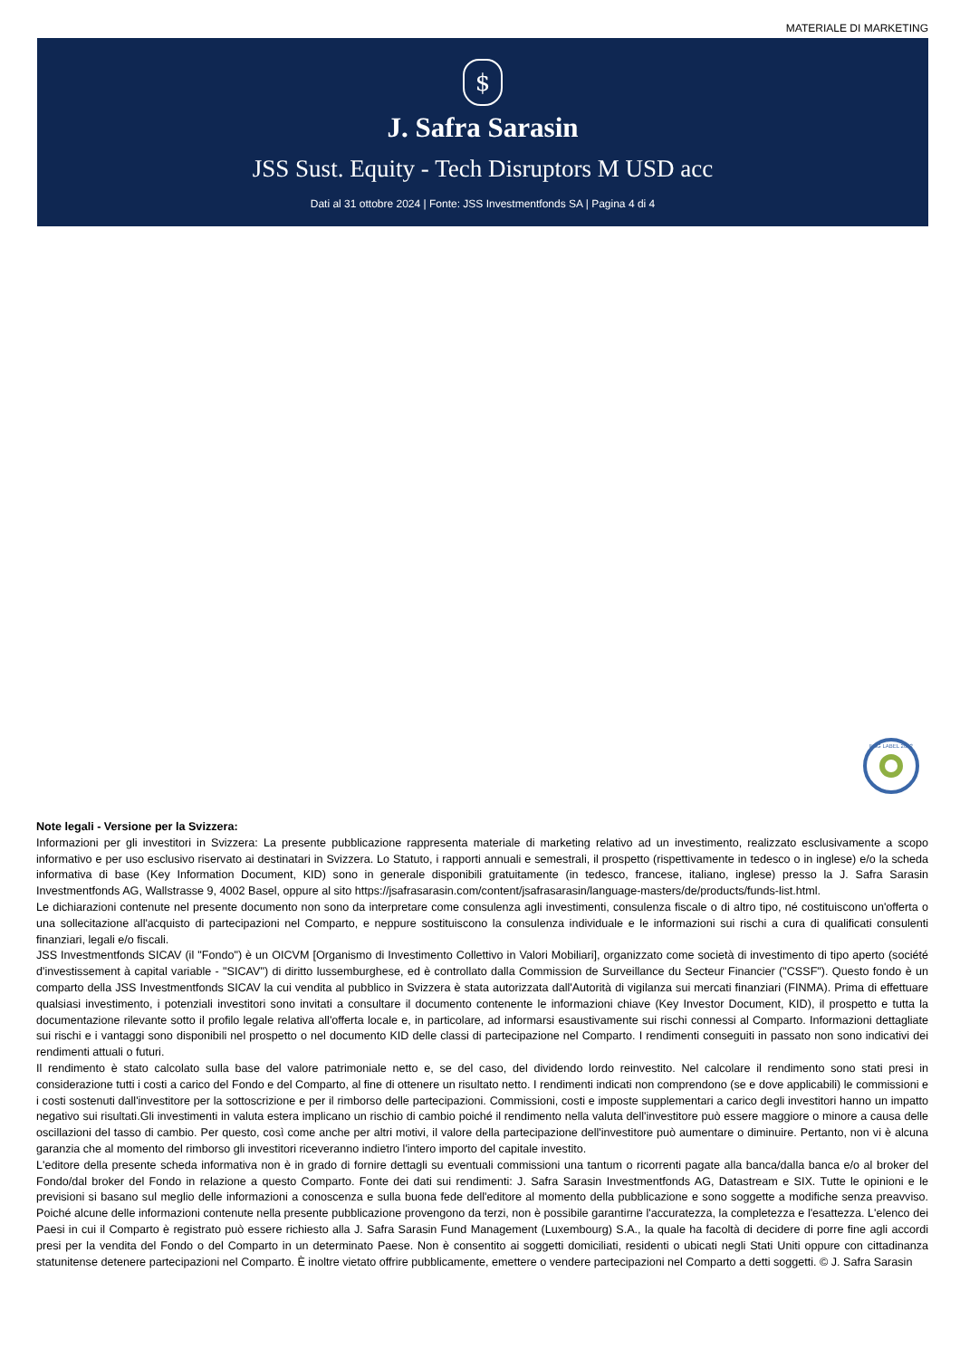MATERIALE DI MARKETING
$
J. Safra Sarasin
JSS Sust. Equity - Tech Disruptors M USD acc
Dati al 31 ottobre 2024 | Fonte: JSS Investmentfonds SA | Pagina 4 di 4
FNG LABEL 2022
Note legali - Versione per la Svizzera:
Informazioni per gli investitori in Svizzera: La presente pubblicazione rappresenta materiale di marketing relativo ad un investimento, realizzato esclusivamente a scopo informativo e per uso esclusivo riservato ai destinatari in Svizzera. Lo Statuto, i rapporti annuali e semestrali, il prospetto (rispettivamente in tedesco o in inglese) e/o la scheda informativa di base (Key Information Document, KID) sono in generale disponibili gratuitamente (in tedesco, francese, italiano, inglese) presso la J. Safra Sarasin Investmentfonds AG, Wallstrasse 9, 4002 Basel, oppure al sito https://jsafrasarasin.com/content/jsafrasarasin/language-masters/de/products/funds-list.html.
Le dichiarazioni contenute nel presente documento non sono da interpretare come consulenza agli investimenti, consulenza fiscale o di altro tipo, né costituiscono un'offerta o una sollecitazione all'acquisto di partecipazioni nel Comparto, e neppure sostituiscono la consulenza individuale e le informazioni sui rischi a cura di qualificati consulenti finanziari, legali e/o fiscali.
JSS Investmentfonds SICAV (il "Fondo") è un OICVM [Organismo di Investimento Collettivo in Valori Mobiliari], organizzato come società di investimento di tipo aperto (société d'investissement à capital variable - "SICAV") di diritto lussemburghese, ed è controllato dalla Commission de Surveillance du Secteur Financier ("CSSF"). Questo fondo è un comparto della JSS Investmentfonds SICAV la cui vendita al pubblico in Svizzera è stata autorizzata dall'Autorità di vigilanza sui mercati finanziari (FINMA). Prima di effettuare qualsiasi investimento, i potenziali investitori sono invitati a consultare il documento contenente le informazioni chiave (Key Investor Document, KID), il prospetto e tutta la documentazione rilevante sotto il profilo legale relativa all'offerta locale e, in particolare, ad informarsi esaustivamente sui rischi connessi al Comparto. Informazioni dettagliate sui rischi e i vantaggi sono disponibili nel prospetto o nel documento KID delle classi di partecipazione nel Comparto. I rendimenti conseguiti in passato non sono indicativi dei rendimenti attuali o futuri.
Il rendimento è stato calcolato sulla base del valore patrimoniale netto e, se del caso, del dividendo lordo reinvestito. Nel calcolare il rendimento sono stati presi in considerazione tutti i costi a carico del Fondo e del Comparto, al fine di ottenere un risultato netto. I rendimenti indicati non comprendono (se e dove applicabili) le commissioni e i costi sostenuti dall'investitore per la sottoscrizione e per il rimborso delle partecipazioni. Commissioni, costi e imposte supplementari a carico degli investitori hanno un impatto negativo sui risultati.Gli investimenti in valuta estera implicano un rischio di cambio poiché il rendimento nella valuta dell'investitore può essere maggiore o minore a causa delle oscillazioni del tasso di cambio. Per questo, così come anche per altri motivi, il valore della partecipazione dell'investitore può aumentare o diminuire. Pertanto, non vi è alcuna garanzia che al momento del rimborso gli investitori riceveranno indietro l'intero importo del capitale investito.
L'editore della presente scheda informativa non è in grado di fornire dettagli su eventuali commissioni una tantum o ricorrenti pagate alla banca/dalla banca e/o al broker del Fondo/dal broker del Fondo in relazione a questo Comparto. Fonte dei dati sui rendimenti: J. Safra Sarasin Investmentfonds AG, Datastream e SIX. Tutte le opinioni e le previsioni si basano sul meglio delle informazioni a conoscenza e sulla buona fede dell'editore al momento della pubblicazione e sono soggette a modifiche senza preavviso. Poiché alcune delle informazioni contenute nella presente pubblicazione provengono da terzi, non è possibile garantirne l'accuratezza, la completezza e l'esattezza. L'elenco dei Paesi in cui il Comparto è registrato può essere richiesto alla J. Safra Sarasin Fund Management (Luxembourg) S.A., la quale ha facoltà di decidere di porre fine agli accordi presi per la vendita del Fondo o del Comparto in un determinato Paese. Non è consentito ai soggetti domiciliati, residenti o ubicati negli Stati Uniti oppure con cittadinanza statunitense detenere partecipazioni nel Comparto. È inoltre vietato offrire pubblicamente, emettere o vendere partecipazioni nel Comparto a detti soggetti. © J. Safra Sarasin